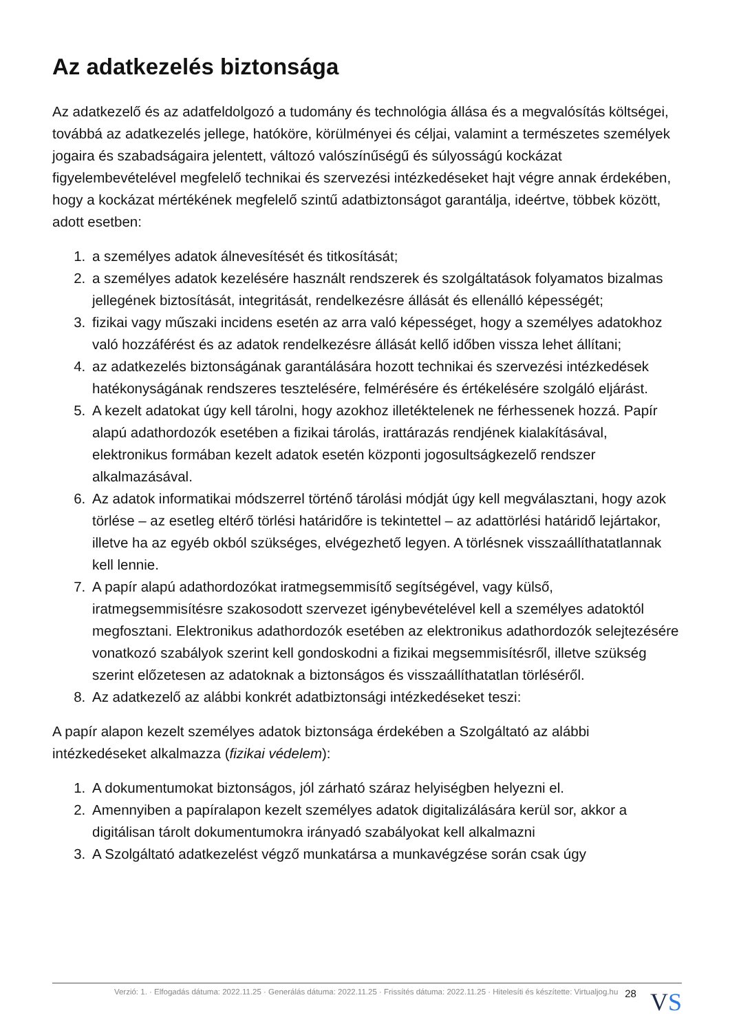Az adatkezelés biztonsága
Az adatkezelő és az adatfeldolgozó a tudomány és technológia állása és a megvalósítás költségei, továbbá az adatkezelés jellege, hatóköre, körülményei és céljai, valamint a természetes személyek jogaira és szabadságaira jelentett, változó valószínűségű és súlyosságú kockázat figyelembevételével megfelelő technikai és szervezési intézkedéseket hajt végre annak érdekében, hogy a kockázat mértékének megfelelő szintű adatbiztonságot garantálja, ideértve, többek között, adott esetben:
1. a személyes adatok álnevesítését és titkosítását;
2. a személyes adatok kezelésére használt rendszerek és szolgáltatások folyamatos bizalmas jellegének biztosítását, integritását, rendelkezésre állását és ellenálló képességét;
3. fizikai vagy műszaki incidens esetén az arra való képességet, hogy a személyes adatokhoz való hozzáférést és az adatok rendelkezésre állását kellő időben vissza lehet állítani;
4. az adatkezelés biztonságának garantálására hozott technikai és szervezési intézkedések hatékonyságának rendszeres tesztelésére, felmérésére és értékelésére szolgáló eljárást.
5. A kezelt adatokat úgy kell tárolni, hogy azokhoz illetéktelenek ne férhessenek hozzá. Papír alapú adathordozók esetében a fizikai tárolás, irattárazás rendjének kialakításával, elektronikus formában kezelt adatok esetén központi jogosultságkezelő rendszer alkalmazásával.
6. Az adatok informatikai módszerrel történő tárolási módját úgy kell megválasztani, hogy azok törlése – az esetleg eltérő törlési határidőre is tekintettel – az adattörlési határidő lejártakor, illetve ha az egyéb okból szükséges, elvégezhető legyen. A törlésnek visszaállíthatatlannak kell lennie.
7. A papír alapú adathordozókat iratmegsemmisítő segítségével, vagy külső, iratmegsemmisítésre szakosodott szervezet igénybevételével kell a személyes adatoktól megfosztani. Elektronikus adathordozók esetében az elektronikus adathordozók selejtezésére vonatkozó szabályok szerint kell gondoskodni a fizikai megsemmisítésről, illetve szükség szerint előzetesen az adatoknak a biztonságos és visszaállíthatatlan törléséről.
8. Az adatkezelő az alábbi konkrét adatbiztonsági intézkedéseket teszi:
A papír alapon kezelt személyes adatok biztonsága érdekében a Szolgáltató az alábbi intézkedéseket alkalmazza (fizikai védelem):
1. A dokumentumokat biztonságos, jól zárható száraz helyiségben helyezni el.
2. Amennyiben a papíralapon kezelt személyes adatok digitalizálására kerül sor, akkor a digitálisan tárolt dokumentumokra irányadó szabályokat kell alkalmazni
3. A Szolgáltató adatkezelést végző munkatársa a munkavégzése során csak úgy
Verzió: 1. · Elfogadás dátuma: 2022.11.25 · Generálás dátuma: 2022.11.25 · Frissítés dátuma: 2022.11.25 · Hitelesíti és készítette: Virtualjog.hu
28
VS